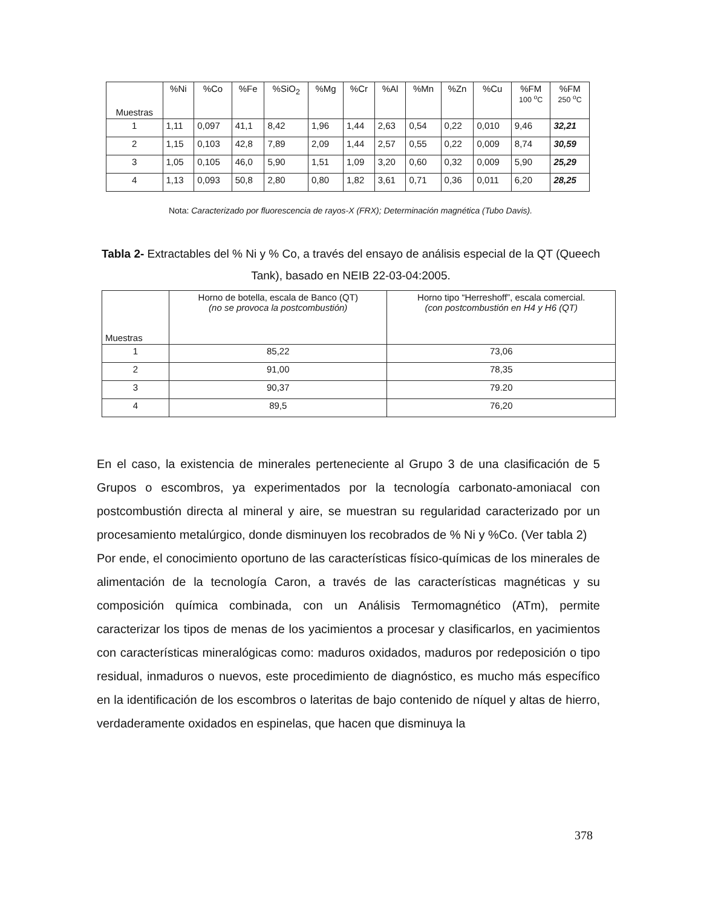| Muestras | %Ni | %Co | %Fe | %SiO<sub>2</sub> | %Mg | %Cr | %Al | %Mn | %Zn | %Cu | %FM 100 <sup>o</sup>C | %FM 250 <sup>o</sup>C |
| --- | --- | --- | --- | --- | --- | --- | --- | --- | --- | --- | --- | --- |
| 1 | 1,11 | 0,097 | 41,1 | 8,42 | 1,96 | 1,44 | 2,63 | 0,54 | 0,22 | 0,010 | 9,46 | 32,21 |
| 2 | 1,15 | 0,103 | 42,8 | 7,89 | 2,09 | 1,44 | 2,57 | 0,55 | 0,22 | 0,009 | 8,74 | 30,59 |
| 3 | 1,05 | 0,105 | 46,0 | 5,90 | 1,51 | 1,09 | 3,20 | 0,60 | 0,32 | 0,009 | 5,90 | 25,29 |
| 4 | 1,13 | 0,093 | 50,8 | 2,80 | 0,80 | 1,82 | 3,61 | 0,71 | 0,36 | 0,011 | 6,20 | 28,25 |
Nota: Caracterizado por fluorescencia de rayos-X (FRX); Determinación magnética (Tubo Davis).
Tabla 2- Extractables del % Ni y % Co, a través del ensayo de análisis especial de la QT (Queech Tank), basado en NEIB 22-03-04:2005.
| Muestras | Horno de botella, escala de Banco (QT) (no se provoca la postcombustión) | Horno tipo “Herreshoff”, escala comercial. (con postcombustión en H4 y H6 (QT) |
| --- | --- | --- |
| 1 | 85,22 | 73,06 |
| 2 | 91,00 | 78,35 |
| 3 | 90,37 | 79.20 |
| 4 | 89,5 | 76,20 |
En el caso, la existencia de minerales perteneciente al Grupo 3 de una clasificación de 5 Grupos o escombros, ya experimentados por la tecnología carbonato-amoniacal con postcombustión directa al mineral y aire, se muestran su regularidad caracterizado por un procesamiento metalúrgico, donde disminuyen los recobrados de % Ni y %Co. (Ver tabla 2)
Por ende, el conocimiento oportuno de las características físico-químicas de los minerales de alimentación de la tecnología Caron, a través de las características magnéticas y su composición química combinada, con un Análisis Termomagnético (ATm), permite caracterizar los tipos de menas de los yacimientos a procesar y clasificarlos, en yacimientos con características mineralógicas como: maduros oxidados, maduros por redeposición o tipo residual, inmaduros o nuevos, este procedimiento de diagnóstico, es mucho más específico en la identificación de los escombros o lateritas de bajo contenido de níquel y altas de hierro, verdaderamente oxidados en espinelas, que hacen que disminuya la
378